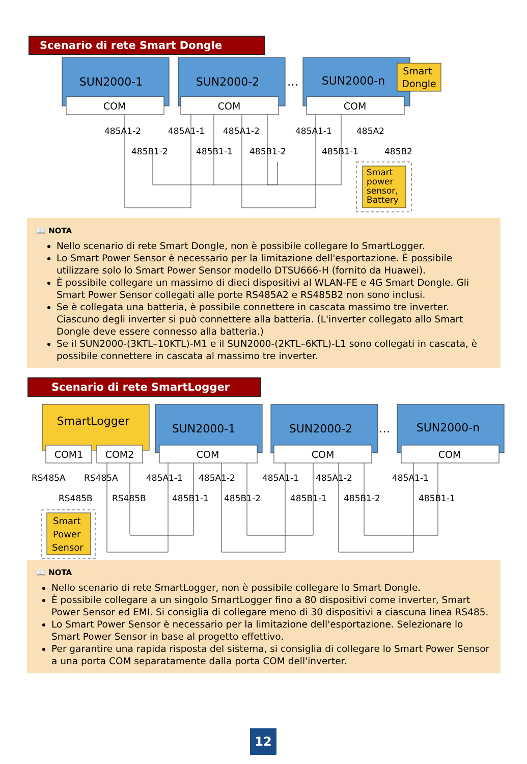Scenario di rete Smart Dongle
SUN2000-1
COM
SUN2000-2
COM
…
SUN2000-n
COM
Smart
Dongle
485A1-2
485B1-2
485A1-1
485A1-2
485B1-1
485B1-2
485A1-1
485A2
485B1-1
485B2
Smart
power
sensor,
Battery
📖 NOTA
Nello scenario di rete Smart Dongle, non è possibile collegare lo SmartLogger.
Lo Smart Power Sensor è necessario per la limitazione dell'esportazione. È possibile utilizzare solo lo Smart Power Sensor modello DTSU666-H (fornito da Huawei).
È possibile collegare un massimo di dieci dispositivi al WLAN-FE e 4G Smart Dongle. Gli Smart Power Sensor collegati alle porte RS485A2 e RS485B2 non sono inclusi.
Se è collegata una batteria, è possibile connettere in cascata massimo tre inverter. Ciascuno degli inverter si può connettere alla batteria. (L'inverter collegato allo Smart Dongle deve essere connesso alla batteria.)
Se il SUN2000-(3KTL–10KTL)-M1 e il SUN2000-(2KTL–6KTL)-L1 sono collegati in cascata, è possibile connettere in cascata al massimo tre inverter.
Scenario di rete SmartLogger
SmartLogger
COM1
COM2
SUN2000-1
COM
SUN2000-2
COM
…
SUN2000-n
COM
RS485A
RS485A
RS485B
RS485B
485A1-1
485A1-2
485B1-1
485B1-2
485A1-1
485A1-2
485B1-1
485B1-2
485A1-1
485B1-1
Smart
Power
Sensor
📖 NOTA
Nello scenario di rete SmartLogger, non è possibile collegare lo Smart Dongle.
È possibile collegare a un singolo SmartLogger fino a 80 dispositivi come inverter, Smart Power Sensor ed EMI. Si consiglia di collegare meno di 30 dispositivi a ciascuna linea RS485.
Lo Smart Power Sensor è necessario per la limitazione dell'esportazione. Selezionare lo Smart Power Sensor in base al progetto effettivo.
Per garantire una rapida risposta del sistema, si consiglia di collegare lo Smart Power Sensor a una porta COM separatamente dalla porta COM dell'inverter.
12